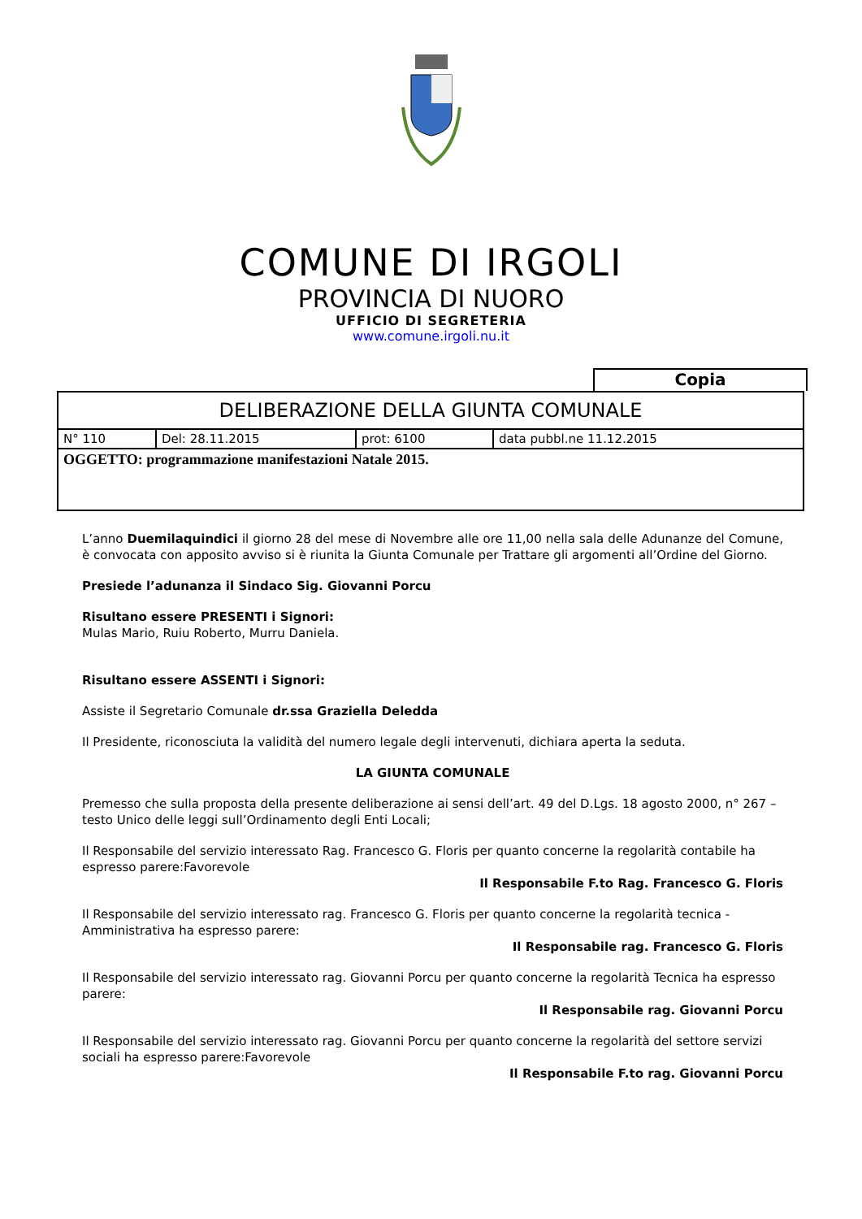COMUNE DI IRGOLI
PROVINCIA DI NUORO
UFFICIO DI SEGRETERIA
www.comune.irgoli.nu.it
Copia
| DELIBERAZIONE DELLA GIUNTA COMUNALE | | | |
| N° 110 | Del: 28.11.2015 | prot: 6100 | data pubbl.ne 11.12.2015 |
| OGGETTO: programmazione manifestazioni Natale 2015. | | | |
L’anno Duemilaquindici il giorno 28 del mese di Novembre alle ore 11,00 nella sala delle Adunanze del Comune, è convocata con apposito avviso si è riunita la Giunta Comunale per Trattare gli argomenti all’Ordine del Giorno.
Presiede l’adunanza il Sindaco Sig. Giovanni Porcu
Risultano essere PRESENTI i Signori:
Mulas Mario, Ruiu Roberto, Murru Daniela.
Risultano essere ASSENTI i Signori:
Assiste il Segretario Comunale dr.ssa Graziella Deledda
Il Presidente, riconosciuta la validità del numero legale degli intervenuti, dichiara aperta la seduta.
LA GIUNTA COMUNALE
Premesso che sulla proposta della presente deliberazione ai sensi dell’art. 49 del D.Lgs. 18 agosto 2000, n° 267 – testo Unico delle leggi sull’Ordinamento degli Enti Locali;
Il Responsabile del servizio interessato Rag. Francesco G. Floris per quanto concerne la regolarità contabile ha espresso parere:Favorevole
Il Responsabile F.to Rag. Francesco G. Floris
Il Responsabile del servizio interessato rag. Francesco G. Floris per quanto concerne la regolarità tecnica - Amministrativa ha espresso parere:
Il Responsabile rag. Francesco G. Floris
Il Responsabile del servizio interessato rag. Giovanni Porcu per quanto concerne la regolarità Tecnica ha espresso parere:
Il Responsabile rag. Giovanni Porcu
Il Responsabile del servizio interessato rag. Giovanni Porcu per quanto concerne la regolarità del settore servizi sociali ha espresso parere:Favorevole
Il Responsabile F.to rag. Giovanni Porcu